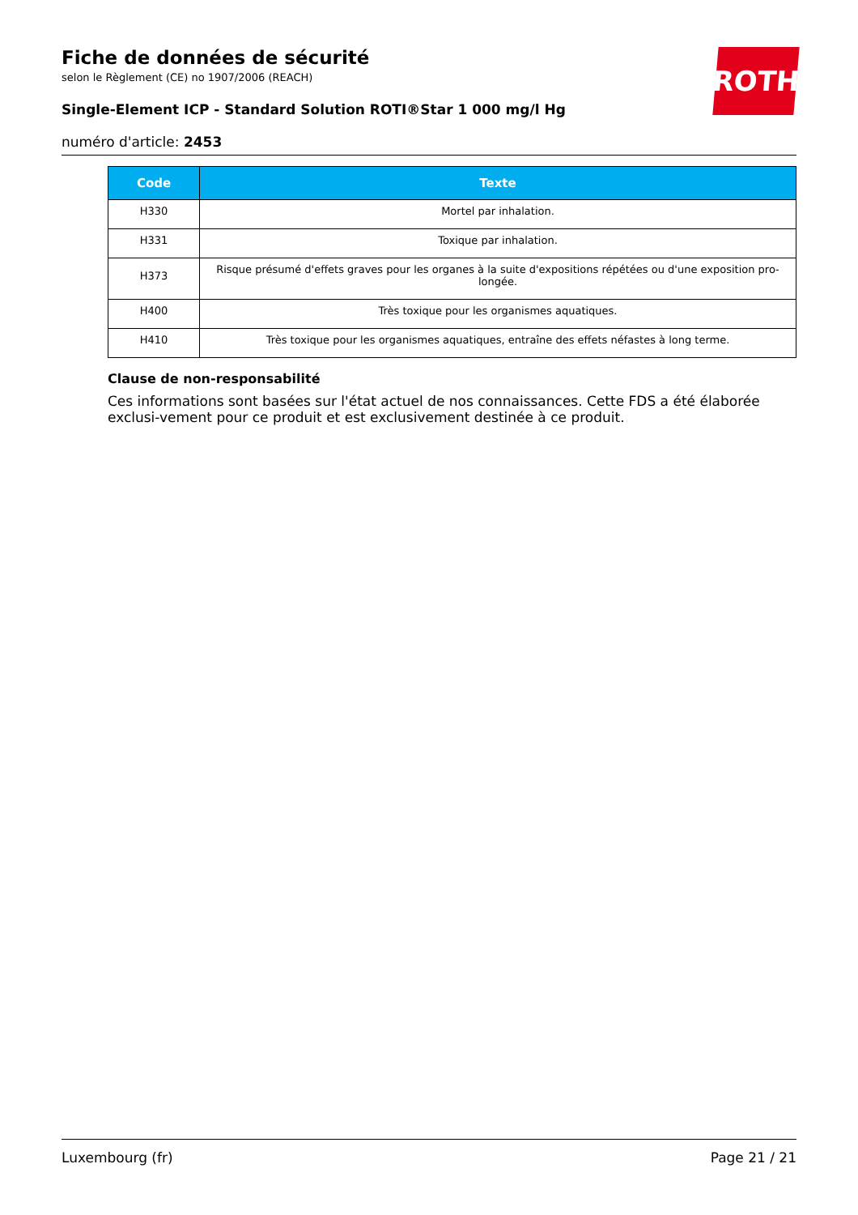Fiche de données de sécurité
selon le Règlement (CE) no 1907/2006 (REACH)
Single-Element ICP - Standard Solution ROTI®Star 1 000 mg/l Hg
numéro d'article: 2453
ROTH
| Code | Texte |
| --- | --- |
| H330 | Mortel par inhalation. |
| H331 | Toxique par inhalation. |
| H373 | Risque présumé d'effets graves pour les organes à la suite d'expositions répétées ou d'une exposition pro-longée. |
| H400 | Très toxique pour les organismes aquatiques. |
| H410 | Très toxique pour les organismes aquatiques, entraîne des effets néfastes à long terme. |
Clause de non-responsabilité
Ces informations sont basées sur l'état actuel de nos connaissances. Cette FDS a été élaborée exclusi-vement pour ce produit et est exclusivement destinée à ce produit.
Luxembourg (fr) Page 21 / 21